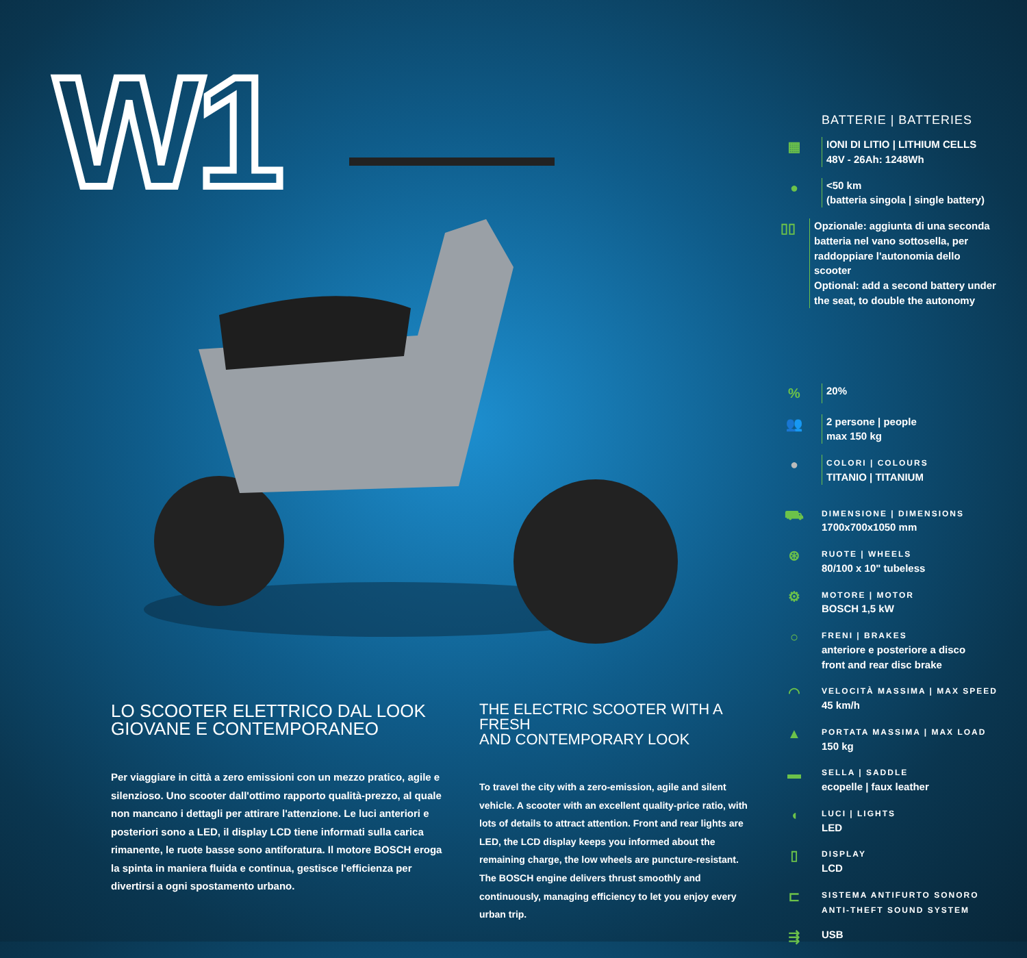W1
BATTERIE | BATTERIES
▦
IONI DI LITIO | LITHIUM CELLS
48V - 26Ah: 1248Wh
●
<50 km
(batteria singola | single battery)
▯▯
Opzionale: aggiunta di una seconda batteria nel vano sottosella, per raddoppiare l'autonomia dello scooter
Optional: add a second battery under the seat, to double the autonomy
%
20%
👥
2 persone | people
max 150 kg
●
COLORI | COLOURS
TITANIO | TITANIUM
⛟
DIMENSIONE | DIMENSIONS
1700x700x1050 mm
⊛
RUOTE | WHEELS
80/100 x 10" tubeless
⚙
MOTORE | MOTOR
BOSCH 1,5 kW
○
FRENI | BRAKES
anteriore e posteriore a disco
front and rear disc brake
◠
VELOCITÀ MASSIMA | MAX SPEED
45 km/h
▲
PORTATA MASSIMA | MAX LOAD
150 kg
▬
SELLA | SADDLE
ecopelle | faux leather
◖
LUCI | LIGHTS
LED
▯
DISPLAY
LCD
⊏
SISTEMA ANTIFURTO SONORO
ANTI-THEFT SOUND SYSTEM
⇶
USB
LO SCOOTER ELETTRICO DAL LOOK
GIOVANE E CONTEMPORANEO
Per viaggiare in città a zero emissioni con un mezzo pratico, agile e silenzioso. Uno scooter dall'ottimo rapporto qualità-prezzo, al quale non mancano i dettagli per attirare l'attenzione. Le luci anteriori e posteriori sono a LED, il display LCD tiene informati sulla carica rimanente, le ruote basse sono antiforatura. Il motore BOSCH eroga la spinta in maniera fluida e continua, gestisce l'efficienza per divertirsi a ogni spostamento urbano.
THE ELECTRIC SCOOTER WITH A FRESH
AND CONTEMPORARY LOOK
To travel the city with a zero-emission, agile and silent vehicle. A scooter with an excellent quality-price ratio, with lots of details to attract attention. Front and rear lights are LED, the LCD display keeps you informed about the remaining charge, the low wheels are puncture-resistant. The BOSCH engine delivers thrust smoothly and continuously, managing efficiency to let you enjoy every urban trip.